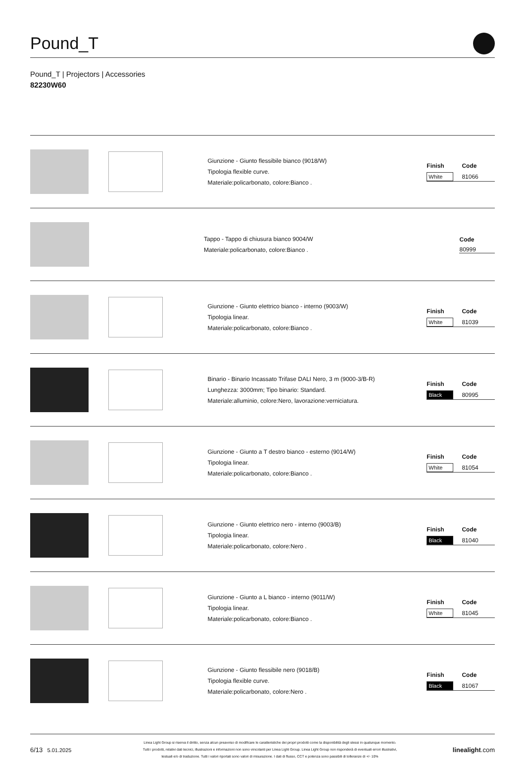Pound_T
Pound_T | Projectors | Accessories
82230W60
Giunzione - Giunto flessibile bianco (9018/W)
Tipologia flexible curve.
Materiale:policarbonato, colore:Bianco .
| Finish | Code |
| --- | --- |
| White | 81066 |
Tappo - Tappo di chiusura bianco 9004/W
Materiale:policarbonato, colore:Bianco .
| | Code |
| --- | --- |
| | 80999 |
Giunzione - Giunto elettrico bianco - interno (9003/W)
Tipologia linear.
Materiale:policarbonato, colore:Bianco .
| Finish | Code |
| --- | --- |
| White | 81039 |
Binario - Binario Incassato Trifase DALI Nero, 3 m (9000-3/B-R)
Lunghezza: 3000mm; Tipo binario: Standard.
Materiale:alluminio, colore:Nero, lavorazione:verniciatura.
| Finish | Code |
| --- | --- |
| Black | 80995 |
Giunzione - Giunto a T destro bianco - esterno (9014/W)
Tipologia linear.
Materiale:policarbonato, colore:Bianco .
| Finish | Code |
| --- | --- |
| White | 81054 |
Giunzione - Giunto elettrico nero - interno (9003/B)
Tipologia linear.
Materiale:policarbonato, colore:Nero .
| Finish | Code |
| --- | --- |
| Black | 81040 |
Giunzione - Giunto a L bianco - interno (9011/W)
Tipologia linear.
Materiale:policarbonato, colore:Bianco .
| Finish | Code |
| --- | --- |
| White | 81045 |
Giunzione - Giunto flessibile nero (9018/B)
Tipologia flexible curve.
Materiale:policarbonato, colore:Nero .
| Finish | Code |
| --- | --- |
| Black | 81067 |
6/13 5.01.2025
Linea Light Group si riserva il diritto, senza alcun preavviso di modificare le caratteristiche dei propri prodotti come la disponibilità degli stessi in qualunque momento.
Tutti i prodotti, relativi dati tecnici, illustrazioni e informazioni non sono vincolanti per Linea Light Group. Linea Light Group non risponderà di eventuali errori illustrativi,
testuali e/o di traduzione. Tutti i valori riportati sono valori di misurazione. I dati di flusso, CCT e potenza sono passibili di tolleranze di +/- 10%
linealight.com